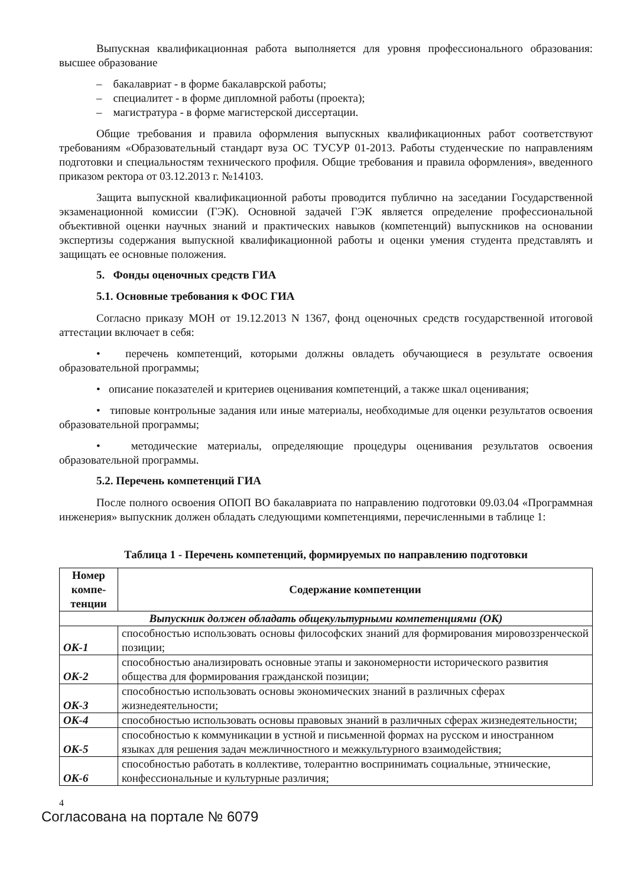Выпускная квалификационная работа выполняется для уровня профессионального образования: высшее образование
– бакалавриат - в форме бакалаврской работы;
– специалитет - в форме дипломной работы (проекта);
– магистратура - в форме магистерской диссертации.
Общие требования и правила оформления выпускных квалификационных работ соответствуют требованиям «Образовательный стандарт вуза ОС ТУСУР 01-2013. Работы студенческие по направлениям подготовки и специальностям технического профиля. Общие требования и правила оформления», введенного приказом ректора от 03.12.2013 г. №14103.
Защита выпускной квалификационной работы проводится публично на заседании Государственной экзаменационной комиссии (ГЭК). Основной задачей ГЭК является определение профессиональной объективной оценки научных знаний и практических навыков (компетенций) выпускников на основании экспертизы содержания выпускной квалификационной работы и оценки умения студента представлять и защищать ее основные положения.
5. Фонды оценочных средств ГИА
5.1. Основные требования к ФОС ГИА
Согласно приказу МОН от 19.12.2013 N 1367, фонд оценочных средств государственной итоговой аттестации включает в себя:
• перечень компетенций, которыми должны овладеть обучающиеся в результате освоения образовательной программы;
• описание показателей и критериев оценивания компетенций, а также шкал оценивания;
• типовые контрольные задания или иные материалы, необходимые для оценки результатов освоения образовательной программы;
• методические материалы, определяющие процедуры оценивания результатов освоения образовательной программы.
5.2. Перечень компетенций ГИА
После полного освоения ОПОП ВО бакалавриата по направлению подготовки 09.03.04 «Программная инженерия» выпускник должен обладать следующими компетенциями, перечисленными в таблице 1:
Таблица 1 - Перечень компетенций, формируемых по направлению подготовки
| Номер компе-тенции | Содержание компетенции |
| --- | --- |
| Выпускник должен обладать общекультурными компетенциями (ОК) | |
| ОК-1 | способностью использовать основы философских знаний для формирования мировоззренческой позиции; |
| ОК-2 | способностью анализировать основные этапы и закономерности исторического развития общества для формирования гражданской позиции; |
| ОК-3 | способностью использовать основы экономических знаний в различных сферах жизнедеятельности; |
| ОК-4 | способностью использовать основы правовых знаний в различных сферах жизнедеятельности; |
| ОК-5 | способностью к коммуникации в устной и письменной формах на русском и иностранном языках для решения задач межличностного и межкультурного взаимодействия; |
| ОК-6 | способностью работать в коллективе, толерантно воспринимать социальные, этнические, конфессиональные и культурные различия; |
4
Согласована на портале № 6079